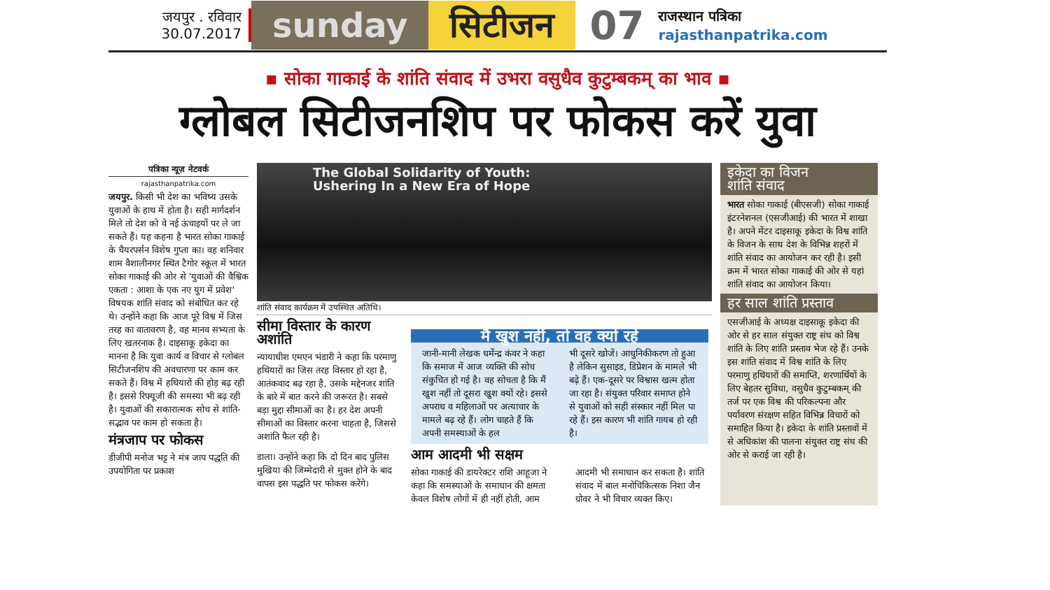जयपुर . रविवार
30.07.2017
sunday सिटीजन
07
राजस्थान पत्रिका
rajasthanpatrika.com
▪ सोका गाकाई के शांति संवाद में उभरा वसुधैव कुटुम्बकम् का भाव ▪
ग्लोबल सिटीजनशिप पर फोकस करें युवा
पत्रिका न्यूज़ नेटवर्क
rajasthanpatrika.com
जयपुर. किसी भी देश का भविष्य उसके युवाओं के हाथ में होता है। सही मार्गदर्शन मिले तो देश को वे नई ऊंचाइयों पर ले जा सकते हैं। यह कहना है भारत सोका गाकाई के चैयरपर्सन विशेष गुप्ता का। वह शनिवार शाम वैशालीनगर स्थित टैगोर स्कूल में भारत सोका गाकाई की ओर से 'युवाओं की वैश्विक एकता : आशा के एक नए युग में प्रवेश' विषयक शांति संवाद को संबोधित कर रहे थे। उन्होंने कहा कि आज पूरे विश्व में जिस तरह का वातावरण है, वह मानव सभ्यता के लिए खतरनाक है। दाइसाकू इकेदा का मानना है कि युवा कार्य व विचार से ग्लोबल सिटीजनशिप की अवधारणा पर काम कर सकते हैं। विश्व में हथियारों की होड़ बढ़ रही है। इससे रिफ्यूजी की समस्या भी बढ़ रही है। युवाओं की सकारात्मक सोच से शांति-सद्भाव पर काम हो सकता है।
मंत्रजाप पर फोकस
डीजीपी मनोज भट्ट ने मंत्र जाप पद्धति की उपयोगिता पर प्रकाश
The Global Solidarity of Youth:
Ushering In a New Era of Hope
शांति संवाद कार्यक्रम में उपस्थित अतिथि।
सीमा विस्तार के कारण अशांति
न्यायाधीश एमएन भंडारी ने कहा कि परमाणु हथियारों का जिस तरह विस्तार हो रहा है, आतंकवाद बढ़ रहा है, उसके मद्देनजर शांति के बारे में बात करने की जरूरत है। सबसे बड़ा मुद्दा सीमाओं का है। हर देश अपनी सीमाओं का विस्तार करना चाहता है, जिससे अशांति फैल रही है।
डाला। उन्होंने कहा कि दो दिन बाद पुलिस मुखिया की जिम्मेदारी से मुक्त होने के बाद वापस इस पद्धति पर फोकस करेंगे।
मैं खुश नहीं, तो वह क्यों रहे
जानी-मानी लेखक धर्मेन्द्र कंवर ने कहा कि समाज में आज व्यक्ति की सोच संकुचित हो गई है। वह सोचता है कि मैं खुश नहीं तो दूसरा खुश क्यों रहे। इससे अपराध व महिलाओं पर अत्याचार के मामले बढ़ रहे हैं। लोग चाहते हैं कि अपनी समस्याओं के हल
भी दूसरे खोजें। आधुनिकीकरण तो हुआ है लेकिन सुसाइड, डिप्रेशन के मामले भी बढ़े हैं। एक-दूसरे पर विश्वास खत्म होता जा रहा है। संयुक्त परिवार समाप्त होने से युवाओं को सही संस्कार नहीं मिल पा रहे हैं। इस कारण भी शांति गायब हो रही है।
आम आदमी भी सक्षम
सोका गाकाई की डायरेक्टर राशि आहूजा ने कहा कि समस्याओं के समाधान की क्षमता केवल विशेष लोगों में ही नहीं होती, आम
आदमी भी समाधान कर सकता है। शांति संवाद में बाल मनोचिकित्सक निशा जैन ग्रोवर ने भी विचार व्यक्त किए।
इकेदा का विजन
शांति संवाद
भारत सोका गाकाई (बीएसजी) सोका गाकाई इंटरनेशनल (एसजीआई) की भारत में शाखा है। अपने मेंटर दाइसाकू इकेदा के विश्व शांति के विजन के साथ देश के विभिन्न शहरों में शांति संवाद का आयोजन कर रही है। इसी क्रम में भारत सोका गाकाई की ओर से यहां शांति संवाद का आयोजन किया।
हर साल शांति प्रस्ताव
एसजीआई के अध्यक्ष दाइसाकू इकेदा की ओर से हर साल संयुक्त राष्ट्र संघ को विश्व शांति के लिए शांति प्रस्ताव भेज रहे हैं। उनके इस शांति संवाद में विश्व शांति के लिए परमाणु हथियारों की समाप्ति, शरणार्थियों के लिए बेहतर सुविधा, वसुधैव कुटुम्बकम् की तर्ज पर एक विश्व की परिकल्पना और पर्यावरण संरक्षण सहित विभिन्न विचारों को समाहित किया है। इकेदा के शांति प्रस्तावों में से अधिकांश की पालना संयुक्त राष्ट्र संघ की ओर से कराई जा रही है।